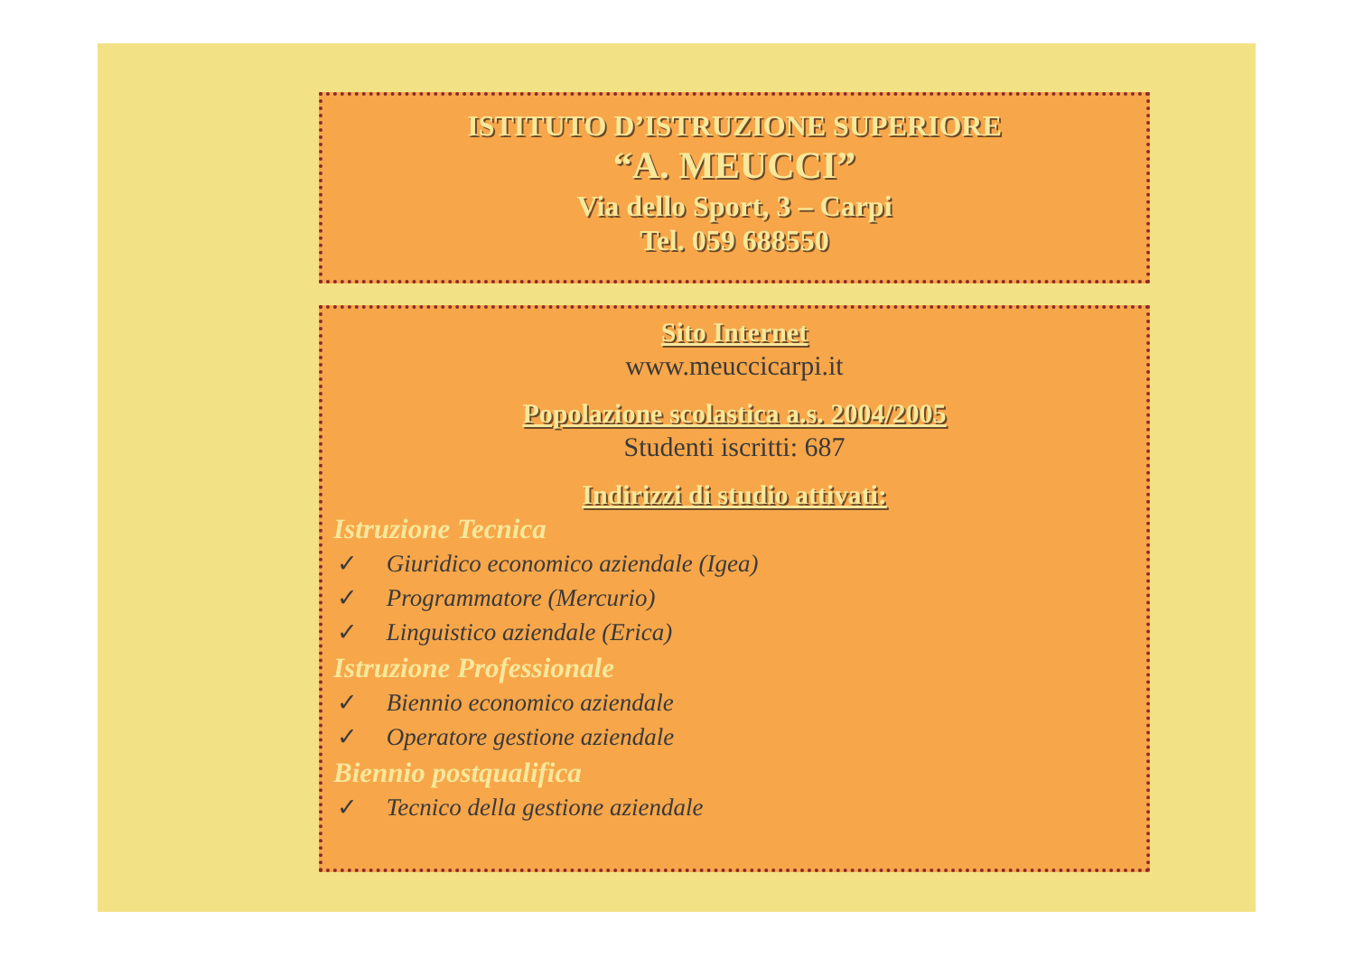ISTITUTO D’ISTRUZIONE SUPERIORE
“A. MEUCCI”
Via dello Sport, 3 – Carpi
Tel. 059 688550
Sito Internet
www.meuccicarpi.it
Popolazione scolastica a.s. 2004/2005
Studenti iscritti: 687
Indirizzi di studio attivati:
Istruzione Tecnica
✓ Giuridico economico aziendale (Igea)
✓ Programmatore (Mercurio)
✓ Linguistico aziendale (Erica)
Istruzione Professionale
✓ Biennio economico aziendale
✓ Operatore gestione aziendale
Biennio postqualifica
✓ Tecnico della gestione aziendale